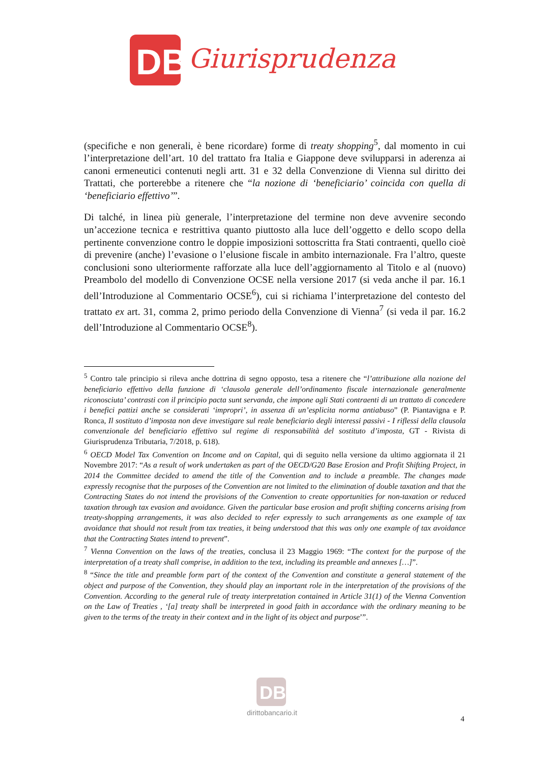DB
Giurisprudenza
(specifiche e non generali, è bene ricordare) forme di treaty shopping<sup>5</sup>, dal momento in cui l’interpretazione dell’art. 10 del trattato fra Italia e Giappone deve svilupparsi in aderenza ai canoni ermeneutici contenuti negli artt. 31 e 32 della Convenzione di Vienna sul diritto dei Trattati, che porterebbe a ritenere che “la nozione di ‘beneficiario’ coincida con quella di ‘beneficiario effettivo’”.
Di talché, in linea più generale, l’interpretazione del termine non deve avvenire secondo un’accezione tecnica e restrittiva quanto piuttosto alla luce dell’oggetto e dello scopo della pertinente convenzione contro le doppie imposizioni sottoscritta fra Stati contraenti, quello cioè di prevenire (anche) l’evasione o l’elusione fiscale in ambito internazionale. Fra l’altro, queste conclusioni sono ulteriormente rafforzate alla luce dell’aggiornamento al Titolo e al (nuovo) Preambolo del modello di Convenzione OCSE nella versione 2017 (si veda anche il par. 16.1 dell’Introduzione al Commentario OCSE<sup>6</sup>), cui si richiama l’interpretazione del contesto del trattato ex art. 31, comma 2, primo periodo della Convenzione di Vienna<sup>7</sup> (si veda il par. 16.2 dell’Introduzione al Commentario OCSE<sup>8</sup>).
<sup>5</sup> Contro tale principio si rileva anche dottrina di segno opposto, tesa a ritenere che “l’attribuzione alla nozione del beneficiario effettivo della funzione di ‘clausola generale dell’ordinamento fiscale internazionale generalmente riconosciuta’ contrasti con il principio pacta sunt servanda, che impone agli Stati contraenti di un trattato di concedere i benefici pattizi anche se considerati ‘impropri’, in assenza di un’esplicita norma antiabuso” (P. Piantavigna e P. Ronca, Il sostituto d’imposta non deve investigare sul reale beneficiario degli interessi passivi - I riflessi della clausola convenzionale del beneficiario effettivo sul regime di responsabilità del sostituto d’imposta, GT - Rivista di Giurisprudenza Tributaria, 7/2018, p. 618).
<sup>6</sup> OECD Model Tax Convention on Income and on Capital, qui di seguito nella versione da ultimo aggiornata il 21 Novembre 2017: “As a result of work undertaken as part of the OECD/G20 Base Erosion and Profit Shifting Project, in 2014 the Committee decided to amend the title of the Convention and to include a preamble. The changes made expressly recognise that the purposes of the Convention are not limited to the elimination of double taxation and that the Contracting States do not intend the provisions of the Convention to create opportunities for non-taxation or reduced taxation through tax evasion and avoidance. Given the particular base erosion and profit shifting concerns arising from treaty-shopping arrangements, it was also decided to refer expressly to such arrangements as one example of tax avoidance that should not result from tax treaties, it being understood that this was only one example of tax avoidance that the Contracting States intend to prevent”.
<sup>7</sup> Vienna Convention on the laws of the treaties, conclusa il 23 Maggio 1969: “The context for the purpose of the interpretation of a treaty shall comprise, in addition to the text, including its preamble and annexes […]”.
<sup>8</sup> “Since the title and preamble form part of the context of the Convention and constitute a general statement of the object and purpose of the Convention, they should play an important role in the interpretation of the provisions of the Convention. According to the general rule of treaty interpretation contained in Article 31(1) of the Vienna Convention on the Law of Treaties , ‘[a] treaty shall be interpreted in good faith in accordance with the ordinary meaning to be given to the terms of the treaty in their context and in the light of its object and purpose’”.
DB
dirittobancario.it
4